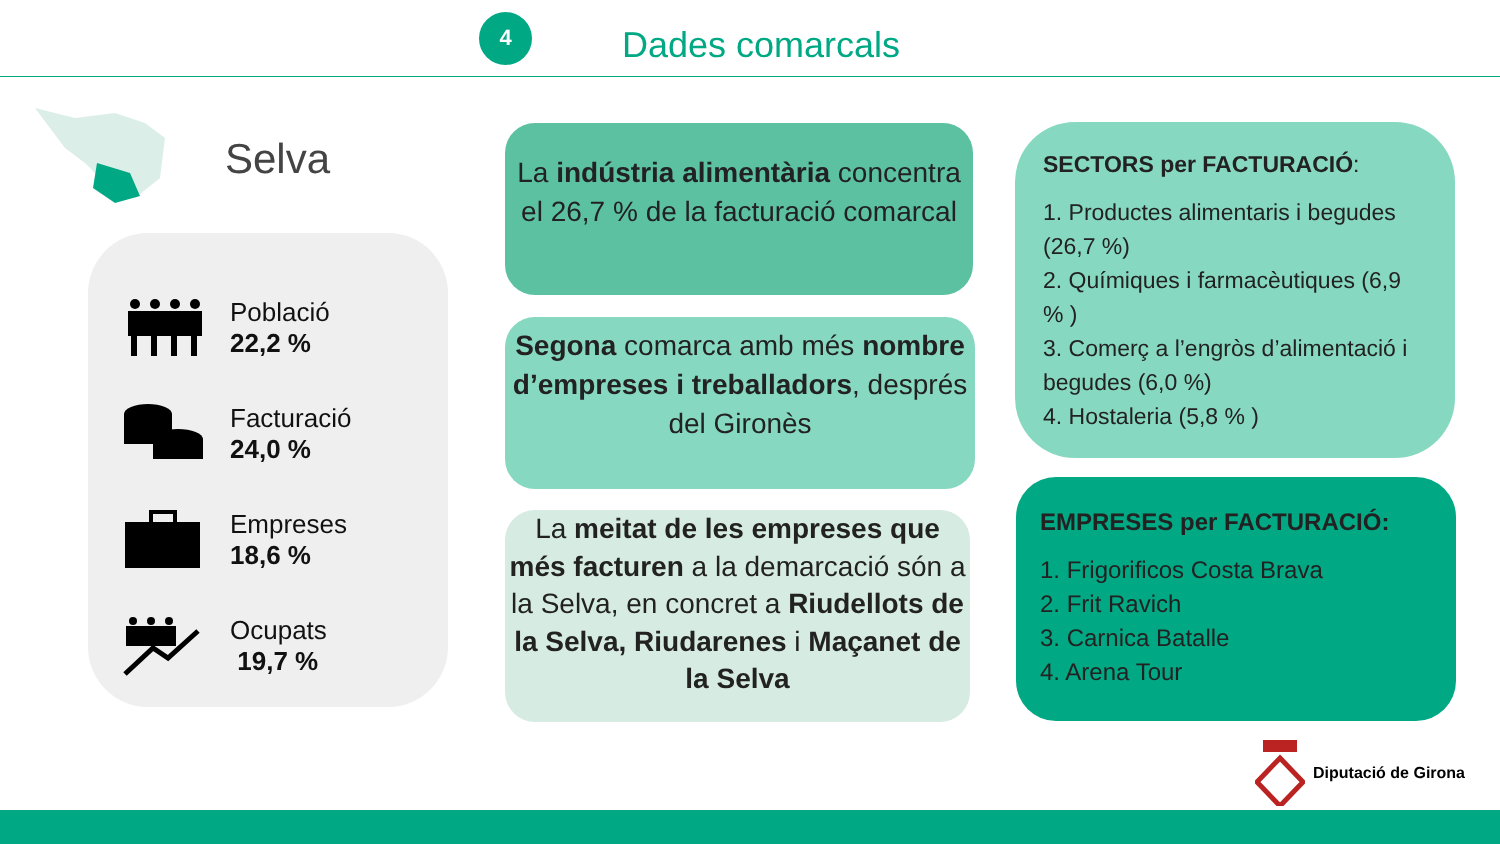4
Dades comarcals
Selva
Població
22,2 %
Facturació
24,0 %
Empreses
18,6 %
Ocupats
19,7 %
La indústria alimentària concentra el 26,7 % de la facturació comarcal
Segona comarca amb més nombre d’empreses i treballadors, després del Gironès
La meitat de les empreses que més facturen a la demarcació són a la Selva, en concret a Riudellots de la Selva, Riudarenes i Maçanet de la Selva
SECTORS per FACTURACIÓ:
1. Productes alimentaris i begudes (26,7 %)
2. Químiques i farmacèutiques (6,9 % )
3. Comerç a l’engròs d’alimentació i begudes (6,0 %)
4. Hostaleria (5,8 % )
EMPRESES per FACTURACIÓ:
1. Frigorificos Costa Brava
2. Frit Ravich
3. Carnica Batalle
4. Arena Tour
Diputació de Girona